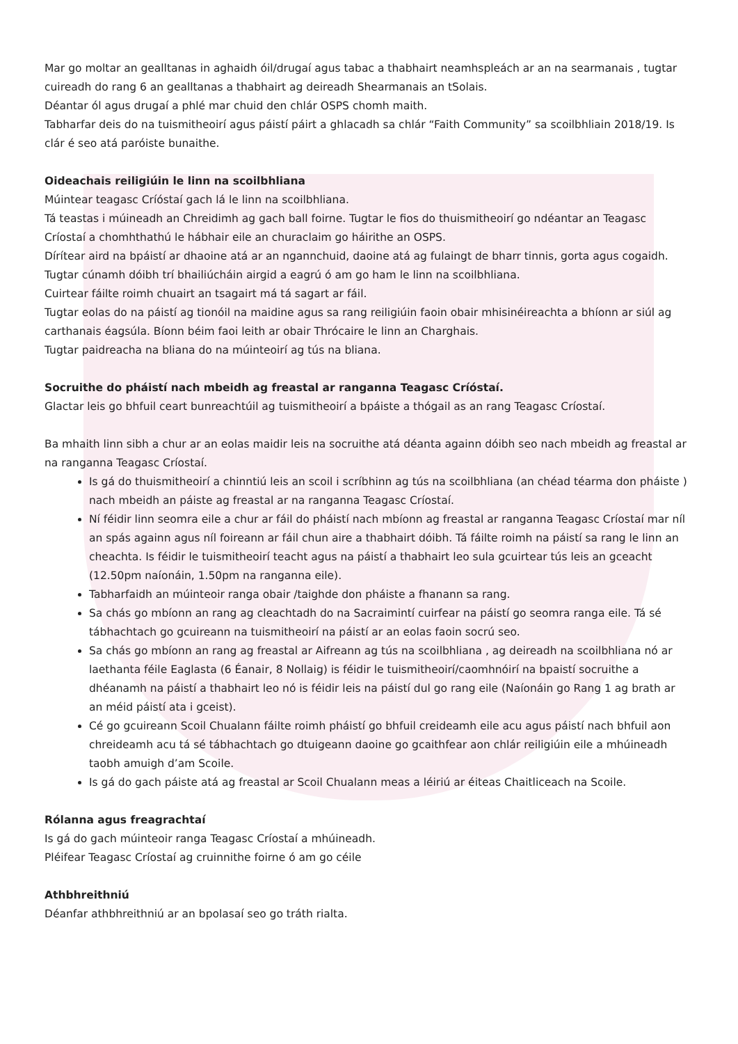Mar go moltar an gealltanas in aghaidh óil/drugaí agus tabac a thabhairt neamhspleách ar an na searmanais , tugtar cuireadh do rang 6 an gealltanas a thabhairt ag deireadh Shearmanais an tSolais.
Déantar ól agus drugaí a phlé mar chuid den chlár OSPS chomh maith.
Tabharfar deis do na tuismitheoirí agus páistí páirt a ghlacadh sa chlár “Faith Community” sa scoilbhliain 2018/19. Is clár é seo atá paróiste bunaithe.
Oideachais reiligiúin le linn na scoilbhliana
Múintear teagasc Críóstaí gach lá le linn na scoilbhliana.
Tá teastas i múineadh an Chreidimh ag gach ball foirne. Tugtar le fios do thuismitheoirí go ndéantar an Teagasc Críostaí a chomhthathú le hábhair eile an churaclaim go háirithe an OSPS.
Dírítear aird na bpáistí ar dhaoine atá ar an ngannchuid, daoine atá ag fulaingt de bharr tinnis, gorta agus cogaidh.
Tugtar cúnamh dóibh trí bhailiúcháin airgid a eagrú ó am go ham le linn na scoilbhliana.
Cuirtear fáilte roimh chuairt an tsagairt má tá sagart ar fáil.
Tugtar eolas do na páistí ag tionóil na maidine agus sa rang reiligiúin faoin obair mhisinéireachta a bhíonn ar siúl ag carthanais éagsúla. Bíonn béim faoi leith ar obair Thrócaire le linn an Charghais.
Tugtar paidreacha na bliana do na múinteoirí ag tús na bliana.
Socruithe do pháistí nach mbeidh ag freastal ar ranganna Teagasc Críóstaí.
Glactar leis go bhfuil ceart bunreachtúil ag tuismitheoirí a bpáiste a thógail as an rang Teagasc Críostaí.
Ba mhaith linn sibh a chur ar an eolas maidir leis na socruithe atá déanta againn dóibh seo nach mbeidh ag freastal ar na ranganna Teagasc Críostaí.
Is gá do thuismitheoirí a chinntiú leis an scoil i scríbhinn ag tús na scoilbhliana (an chéad téarma don pháiste ) nach mbeidh an páiste ag freastal ar na ranganna Teagasc Críostaí.
Ní féidir linn seomra eile a chur ar fáil do pháistí nach mbíonn ag freastal ar ranganna Teagasc Críostaí mar níl an spás againn agus níl foireann ar fáil chun aire a thabhairt dóibh. Tá fáilte roimh na páistí sa rang le linn an cheachta. Is féidir le tuismitheoirí teacht agus na páistí a thabhairt leo sula gcuirtear tús leis an gceacht (12.50pm naíonáin, 1.50pm na ranganna eile).
Tabharfaidh an múinteoir ranga obair /taighde don pháiste a fhanann sa rang.
Sa chás go mbíonn an rang ag cleachtadh do na Sacraimintí cuirfear na páistí go seomra ranga eile. Tá sé tábhachtach go gcuireann na tuismitheoirí na páistí ar an eolas faoin socrú seo.
Sa chás go mbíonn an rang ag freastal ar Aifreann ag tús na scoilbhliana , ag deireadh na scoilbhliana nó ar laethanta féile Eaglasta (6 Éanair, 8 Nollaig) is féidir le tuismitheoirí/caomhnóirí na bpaistí socruithe a dhéanamh na páistí a thabhairt leo nó is féidir leis na páistí dul go rang eile (Naíonáin go Rang 1 ag brath ar an méid páistí ata i gceist).
Cé go gcuireann Scoil Chualann fáilte roimh pháistí go bhfuil creideamh eile acu agus páistí nach bhfuil aon chreideamh acu tá sé tábhachtach go dtuigeann daoine go gcaithfear aon chlár reiligiúin eile a mhúineadh taobh amuigh d’am Scoile.
Is gá do gach páiste atá ag freastal ar Scoil Chualann meas a léiriú ar éiteas Chaitliceach na Scoile.
Rólanna agus freagrachtaí
Is gá do gach múinteoir ranga Teagasc Críostaí a mhúineadh.
Pléifear Teagasc Críostaí ag cruinnithe foirne ó am go céile
Athbhreithniú
Déanfar athbhreithniú ar an bpolasaí seo go tráth rialta.